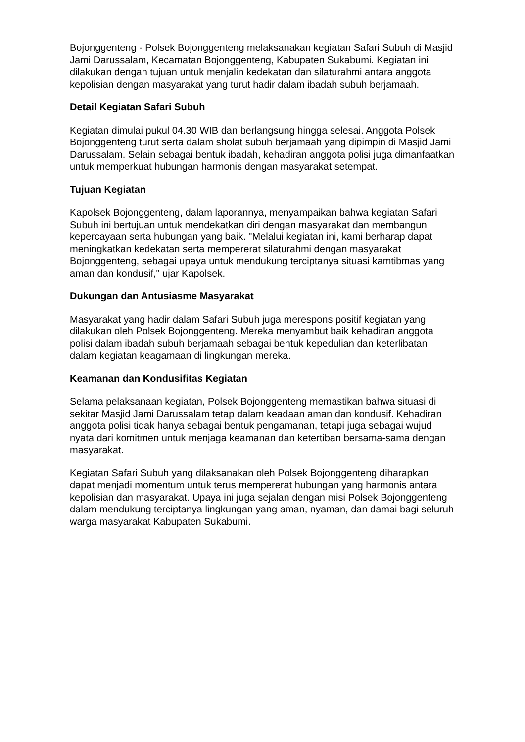Bojonggenteng - Polsek Bojonggenteng melaksanakan kegiatan Safari Subuh di Masjid Jami Darussalam, Kecamatan Bojonggenteng, Kabupaten Sukabumi. Kegiatan ini dilakukan dengan tujuan untuk menjalin kedekatan dan silaturahmi antara anggota kepolisian dengan masyarakat yang turut hadir dalam ibadah subuh berjamaah.
Detail Kegiatan Safari Subuh
Kegiatan dimulai pukul 04.30 WIB dan berlangsung hingga selesai. Anggota Polsek Bojonggenteng turut serta dalam sholat subuh berjamaah yang dipimpin di Masjid Jami Darussalam. Selain sebagai bentuk ibadah, kehadiran anggota polisi juga dimanfaatkan untuk memperkuat hubungan harmonis dengan masyarakat setempat.
Tujuan Kegiatan
Kapolsek Bojonggenteng, dalam laporannya, menyampaikan bahwa kegiatan Safari Subuh ini bertujuan untuk mendekatkan diri dengan masyarakat dan membangun kepercayaan serta hubungan yang baik. "Melalui kegiatan ini, kami berharap dapat meningkatkan kedekatan serta mempererat silaturahmi dengan masyarakat Bojonggenteng, sebagai upaya untuk mendukung terciptanya situasi kamtibmas yang aman dan kondusif," ujar Kapolsek.
Dukungan dan Antusiasme Masyarakat
Masyarakat yang hadir dalam Safari Subuh juga merespons positif kegiatan yang dilakukan oleh Polsek Bojonggenteng. Mereka menyambut baik kehadiran anggota polisi dalam ibadah subuh berjamaah sebagai bentuk kepedulian dan keterlibatan dalam kegiatan keagamaan di lingkungan mereka.
Keamanan dan Kondusifitas Kegiatan
Selama pelaksanaan kegiatan, Polsek Bojonggenteng memastikan bahwa situasi di sekitar Masjid Jami Darussalam tetap dalam keadaan aman dan kondusif. Kehadiran anggota polisi tidak hanya sebagai bentuk pengamanan, tetapi juga sebagai wujud nyata dari komitmen untuk menjaga keamanan dan ketertiban bersama-sama dengan masyarakat.
Kegiatan Safari Subuh yang dilaksanakan oleh Polsek Bojonggenteng diharapkan dapat menjadi momentum untuk terus mempererat hubungan yang harmonis antara kepolisian dan masyarakat. Upaya ini juga sejalan dengan misi Polsek Bojonggenteng dalam mendukung terciptanya lingkungan yang aman, nyaman, dan damai bagi seluruh warga masyarakat Kabupaten Sukabumi.